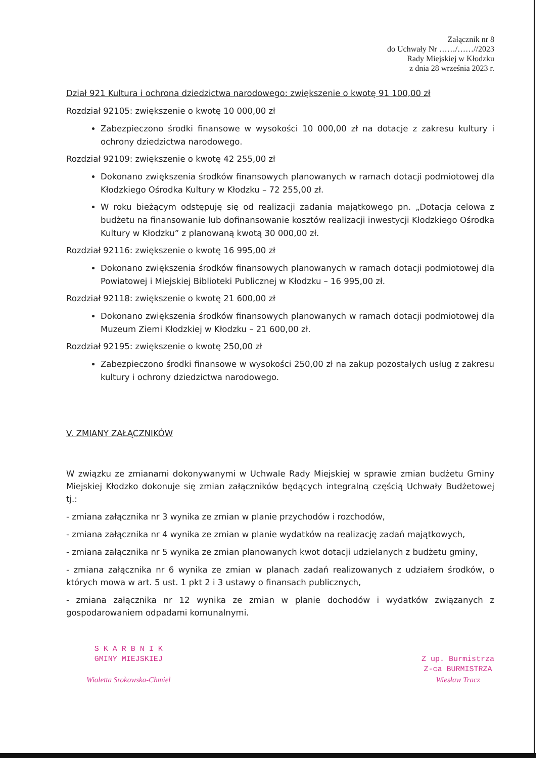Załącznik nr 8
do Uchwały Nr ……/……//2023
Rady Miejskiej w Kłodzku
z dnia 28 września 2023 r.
Dział 921 Kultura i ochrona dziedzictwa narodowego: zwiększenie o kwotę 91 100,00 zł
Rozdział 92105: zwiększenie o kwotę 10 000,00 zł
Zabezpieczono środki finansowe w wysokości 10 000,00 zł na dotacje z zakresu kultury i ochrony dziedzictwa narodowego.
Rozdział 92109: zwiększenie o kwotę 42 255,00 zł
Dokonano zwiększenia środków finansowych planowanych w ramach dotacji podmiotowej dla Kłodzkiego Ośrodka Kultury w Kłodzku – 72 255,00 zł.
W roku bieżącym odstępuję się od realizacji zadania majątkowego pn. „Dotacja celowa z budżetu na finansowanie lub dofinansowanie kosztów realizacji inwestycji Kłodzkiego Ośrodka Kultury w Kłodzku” z planowaną kwotą 30 000,00 zł.
Rozdział 92116: zwiększenie o kwotę 16 995,00 zł
Dokonano zwiększenia środków finansowych planowanych w ramach dotacji podmiotowej dla Powiatowej i Miejskiej Biblioteki Publicznej w Kłodzku – 16 995,00 zł.
Rozdział 92118: zwiększenie o kwotę 21 600,00 zł
Dokonano zwiększenia środków finansowych planowanych w ramach dotacji podmiotowej dla Muzeum Ziemi Kłodzkiej w Kłodzku – 21 600,00 zł.
Rozdział 92195: zwiększenie o kwotę 250,00 zł
Zabezpieczono środki finansowe w wysokości 250,00 zł na zakup pozostałych usług z zakresu kultury i ochrony dziedzictwa narodowego.
V. ZMIANY ZAŁĄCZNIKÓW
W związku ze zmianami dokonywanymi w Uchwale Rady Miejskiej w sprawie zmian budżetu Gminy Miejskiej Kłodzko dokonuje się zmian załączników będących integralną częścią Uchwały Budżetowej tj.:
- zmiana załącznika nr 3 wynika ze zmian w planie przychodów i rozchodów,
- zmiana załącznika nr 4 wynika ze zmian w planie wydatków na realizację zadań majątkowych,
- zmiana załącznika nr 5 wynika ze zmian planowanych kwot dotacji udzielanych z budżetu gminy,
- zmiana załącznika nr 6 wynika ze zmian w planach zadań realizowanych z udziałem środków, o których mowa w art. 5 ust. 1 pkt 2 i 3 ustawy o finansach publicznych,
- zmiana załącznika nr 12 wynika ze zmian w planie dochodów i wydatków związanych z gospodarowaniem odpadami komunalnymi.
S K A R B N I K
GMINY MIEJSKIEJ
Wioletta Srokowska-Chmiel
Z up. Burmistrza
Z-ca BURMISTRZA
Wiesław Tracz